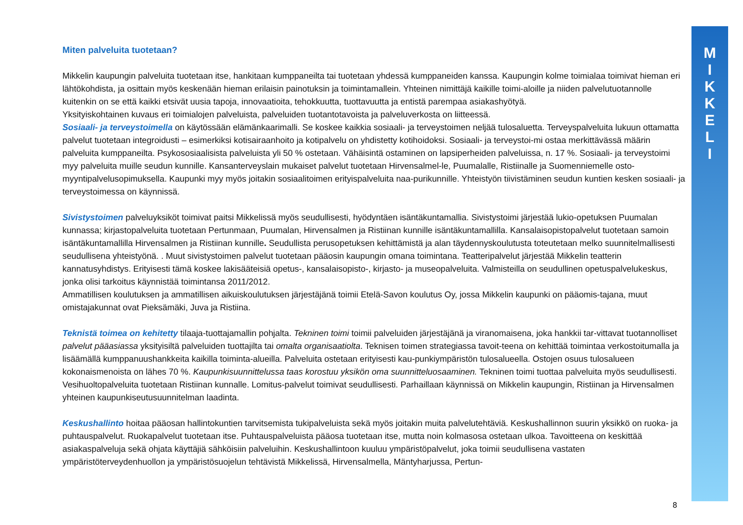M
I
K
K
E
L
I
Miten palveluita tuotetaan?
Mikkelin kaupungin palveluita tuotetaan itse, hankitaan kumppaneilta tai tuotetaan yhdessä kumppaneiden kanssa. Kaupungin kolme toimialaa toimivat hieman eri lähtökohdista, ja osittain myös keskenään hieman erilaisin painotuksin ja toimintamallein. Yhteinen nimittäjä kaikille toimi-aloille ja niiden palvelutuotannolle kuitenkin on se että kaikki etsivät uusia tapoja, innovaatioita, tehokkuutta, tuottavuutta ja entistä parempaa asiakashyötyä.
Yksityiskohtainen kuvaus eri toimialojen palveluista, palveluiden tuotantotavoista ja palveluverkosta on liitteessä.
Sosiaali- ja terveystoimella on käytössään elämänkaarimalli. Se koskee kaikkia sosiaali- ja terveystoimen neljää tulosaluetta. Terveyspalveluita lukuun ottamatta palvelut tuotetaan integroidusti – esimerkiksi kotisairaanhoito ja kotipalvelu on yhdistetty kotihoidoksi. Sosiaali- ja terveystoi-mi ostaa merkittävässä määrin palveluita kumppaneilta. Psykososiaalisista palveluista yli 50 % ostetaan. Vähäisintä ostaminen on lapsiperheiden palveluissa, n. 17 %. Sosiaali- ja terveystoimi myy palveluita muille seudun kunnille. Kansanterveyslain mukaiset palvelut tuotetaan Hirvensalmel-le, Puumalalle, Ristiinalle ja Suomenniemelle osto-myyntipalvelusopimuksella. Kaupunki myy myös joitakin sosiaalitoimen erityispalveluita naa-purikunnille. Yhteistyön tiivistäminen seudun kuntien kesken sosiaali- ja terveystoimessa on käynnissä.
Sivistystoimen palveluyksiköt toimivat paitsi Mikkelissä myös seudullisesti, hyödyntäen isäntäkuntamallia. Sivistystoimi järjestää lukio-opetuksen Puumalan kunnassa; kirjastopalveluita tuotetaan Pertunmaan, Puumalan, Hirvensalmen ja Ristiinan kunnille isäntäkuntamallilla. Kansalaisopistopalvelut tuotetaan samoin isäntäkuntamallilla Hirvensalmen ja Ristiinan kunnille. Seudullista perusopetuksen kehittämistä ja alan täydennyskoulutusta toteutetaan melko suunnitelmallisesti seudullisena yhteistyönä. . Muut sivistystoimen palvelut tuotetaan pääosin kaupungin omana toimintana. Teatteripalvelut järjestää Mikkelin teatterin kannatusyhdistys. Erityisesti tämä koskee lakisääteisiä opetus-, kansalaisopisto-, kirjasto- ja museopalveluita. Valmisteilla on seudullinen opetuspalvelukeskus, jonka olisi tarkoitus käynnistää toimintansa 2011/2012.
Ammatillisen koulutuksen ja ammatillisen aikuiskoulutuksen järjestäjänä toimii Etelä-Savon koulutus Oy, jossa Mikkelin kaupunki on pääomis-tajana, muut omistajakunnat ovat Pieksämäki, Juva ja Ristiina.
Teknistä toimea on kehitetty tilaaja-tuottajamallin pohjalta. Tekninen toimi toimii palveluiden järjestäjänä ja viranomaisena, joka hankkii tar-vittavat tuotannolliset palvelut pääasiassa yksityisiltä palveluiden tuottajilta tai omalta organisaatiolta. Teknisen toimen strategiassa tavoit-teena on kehittää toimintaa verkostoitumalla ja lisäämällä kumppanuushankkeita kaikilla toiminta-alueilla. Palveluita ostetaan erityisesti kau-punkiympäristön tulosalueella. Ostojen osuus tulosalueen kokonaismenoista on lähes 70 %. Kaupunkisuunnittelussa taas korostuu yksikön oma suunnitteluosaaminen. Tekninen toimi tuottaa palveluita myös seudullisesti. Vesihuoltopalveluita tuotetaan Ristiinan kunnalle. Lomitus-palvelut toimivat seudullisesti. Parhaillaan käynnissä on Mikkelin kaupungin, Ristiinan ja Hirvensalmen yhteinen kaupunkiseutusuunnitelman laadinta.
Keskushallinto hoitaa pääosan hallintokuntien tarvitsemista tukipalveluista sekä myös joitakin muita palvelutehtäviä. Keskushallinnon suurin yksikkö on ruoka- ja puhtauspalvelut. Ruokapalvelut tuotetaan itse. Puhtauspalveluista pääosa tuotetaan itse, mutta noin kolmasosa ostetaan ulkoa. Tavoitteena on keskittää asiakaspalveluja sekä ohjata käyttäjiä sähköisiin palveluihin. Keskushallintoon kuuluu ympäristöpalvelut, joka toimii seudullisena vastaten ympäristöterveydenhuollon ja ympäristösuojelun tehtävistä Mikkelissä, Hirvensalmella, Mäntyharjussa, Pertun-
8